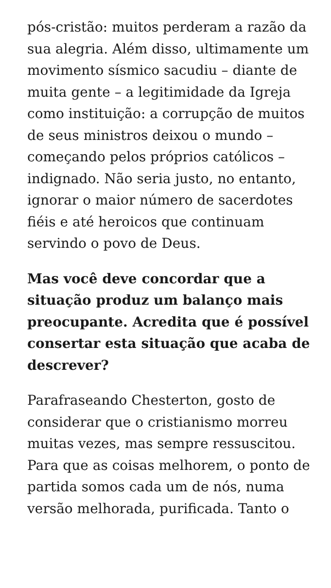pós-cristão: muitos perderam a razão da sua alegria. Além disso, ultimamente um movimento sísmico sacudiu – diante de muita gente – a legitimidade da Igreja como instituição: a corrupção de muitos de seus ministros deixou o mundo – começando pelos próprios católicos – indignado. Não seria justo, no entanto, ignorar o maior número de sacerdotes fiéis e até heroicos que continuam servindo o povo de Deus.
Mas você deve concordar que a situação produz um balanço mais preocupante. Acredita que é possível consertar esta situação que acaba de descrever?
Parafraseando Chesterton, gosto de considerar que o cristianismo morreu muitas vezes, mas sempre ressuscitou. Para que as coisas melhorem, o ponto de partida somos cada um de nós, numa versão melhorada, purificada. Tanto o